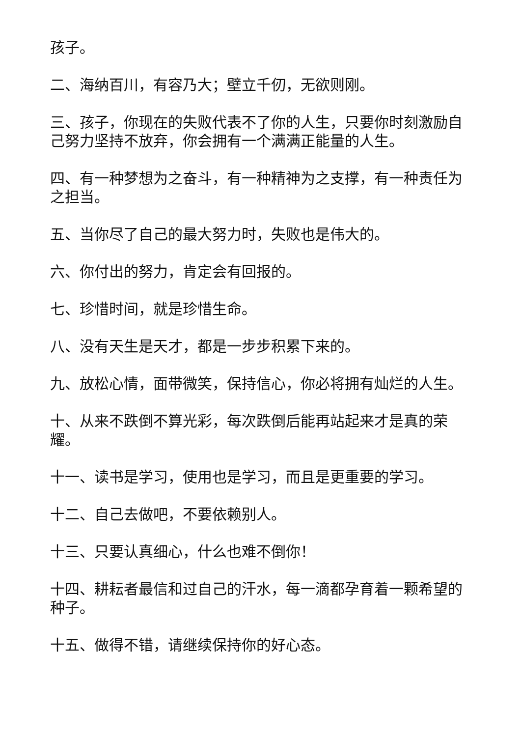孩子。
二、海纳百川，有容乃大；壁立千仞，无欲则刚。
三、孩子，你现在的失败代表不了你的人生，只要你时刻激励自己努力坚持不放弃，你会拥有一个满满正能量的人生。
四、有一种梦想为之奋斗，有一种精神为之支撑，有一种责任为之担当。
五、当你尽了自己的最大努力时，失败也是伟大的。
六、你付出的努力，肯定会有回报的。
七、珍惜时间，就是珍惜生命。
八、没有天生是天才，都是一步步积累下来的。
九、放松心情，面带微笑，保持信心，你必将拥有灿烂的人生。
十、从来不跌倒不算光彩，每次跌倒后能再站起来才是真的荣耀。
十一、读书是学习，使用也是学习，而且是更重要的学习。
十二、自己去做吧，不要依赖别人。
十三、只要认真细心，什么也难不倒你！
十四、耕耘者最信和过自己的汗水，每一滴都孕育着一颗希望的种子。
十五、做得不错，请继续保持你的好心态。